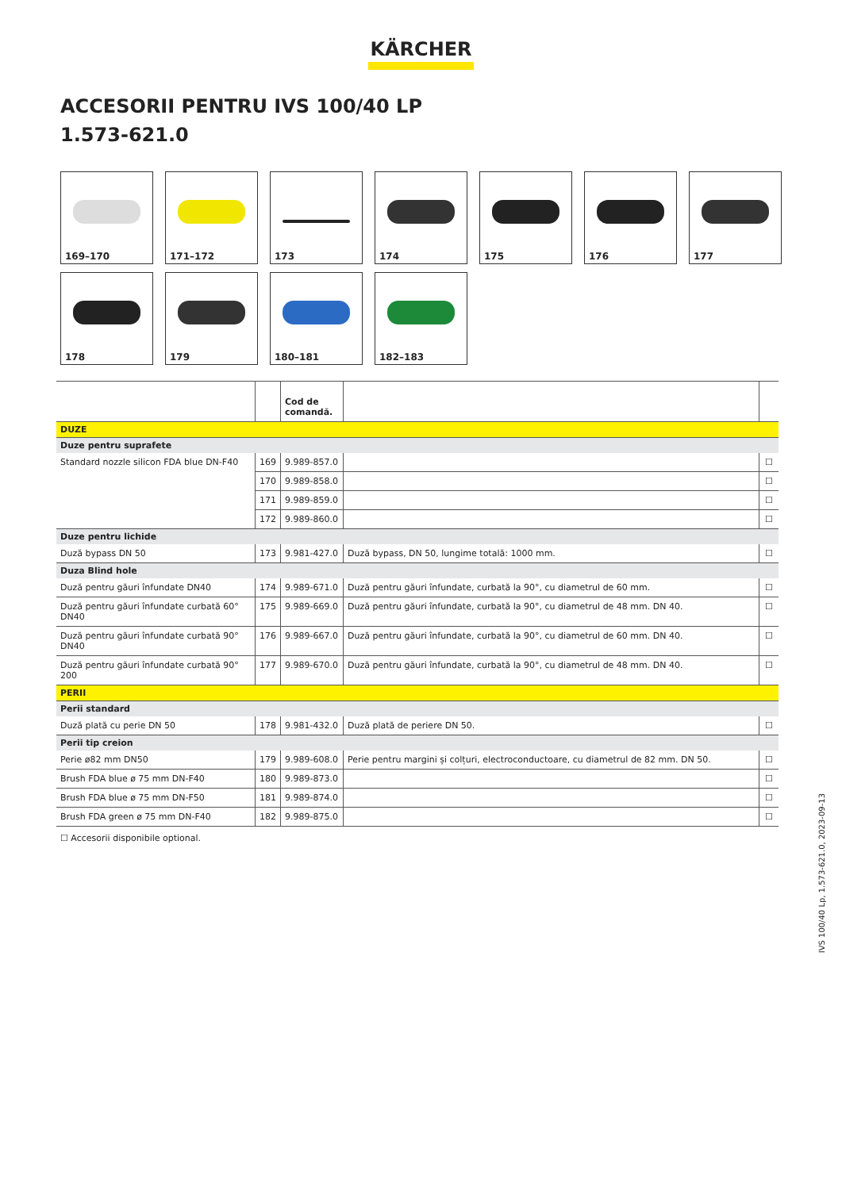KÄRCHER
ACCESORII PENTRU IVS 100/40 LP
1.573-621.0
169–170
171–172
173
174
175
176
177
178
179
180–181
182–183
| | | Cod de comandă. | | |
| --- | --- | --- | --- | --- |
| DUZE | | | | |
| Duze pentru suprafete | | | | |
| Standard nozzle silicon FDA blue DN-F40 | 169 | 9.989-857.0 | | ☐ |
| | 170 | 9.989-858.0 | | ☐ |
| | 171 | 9.989-859.0 | | ☐ |
| | 172 | 9.989-860.0 | | ☐ |
| Duze pentru lichide | | | | |
| Duză bypass DN 50 | 173 | 9.981-427.0 | Duză bypass, DN 50, lungime totală: 1000 mm. | ☐ |
| Duza Blind hole | | | | |
| Duză pentru găuri înfundate DN40 | 174 | 9.989-671.0 | Duză pentru găuri înfundate, curbată la 90°, cu diametrul de 60 mm. | ☐ |
| Duză pentru găuri înfundate curbată 60° DN40 | 175 | 9.989-669.0 | Duză pentru găuri înfundate, curbată la 90°, cu diametrul de 48 mm. DN 40. | ☐ |
| Duză pentru găuri înfundate curbată 90° DN40 | 176 | 9.989-667.0 | Duză pentru găuri înfundate, curbată la 90°, cu diametrul de 60 mm. DN 40. | ☐ |
| Duză pentru găuri înfundate curbată 90° 200 | 177 | 9.989-670.0 | Duză pentru găuri înfundate, curbată la 90°, cu diametrul de 48 mm. DN 40. | ☐ |
| PERII | | | | |
| Perii standard | | | | |
| Duză plată cu perie DN 50 | 178 | 9.981-432.0 | Duză plată de periere DN 50. | ☐ |
| Perii tip creion | | | | |
| Perie ø82 mm DN50 | 179 | 9.989-608.0 | Perie pentru margini și colțuri, electroconductoare, cu diametrul de 82 mm. DN 50. | ☐ |
| Brush FDA blue ø 75 mm DN-F40 | 180 | 9.989-873.0 | | ☐ |
| Brush FDA blue ø 75 mm DN-F50 | 181 | 9.989-874.0 | | ☐ |
| Brush FDA green ø 75 mm DN-F40 | 182 | 9.989-875.0 | | ☐ |
☐ Accesorii disponibile optional.
IVS 100/40 Lp, 1.573-621.0, 2023-09-13